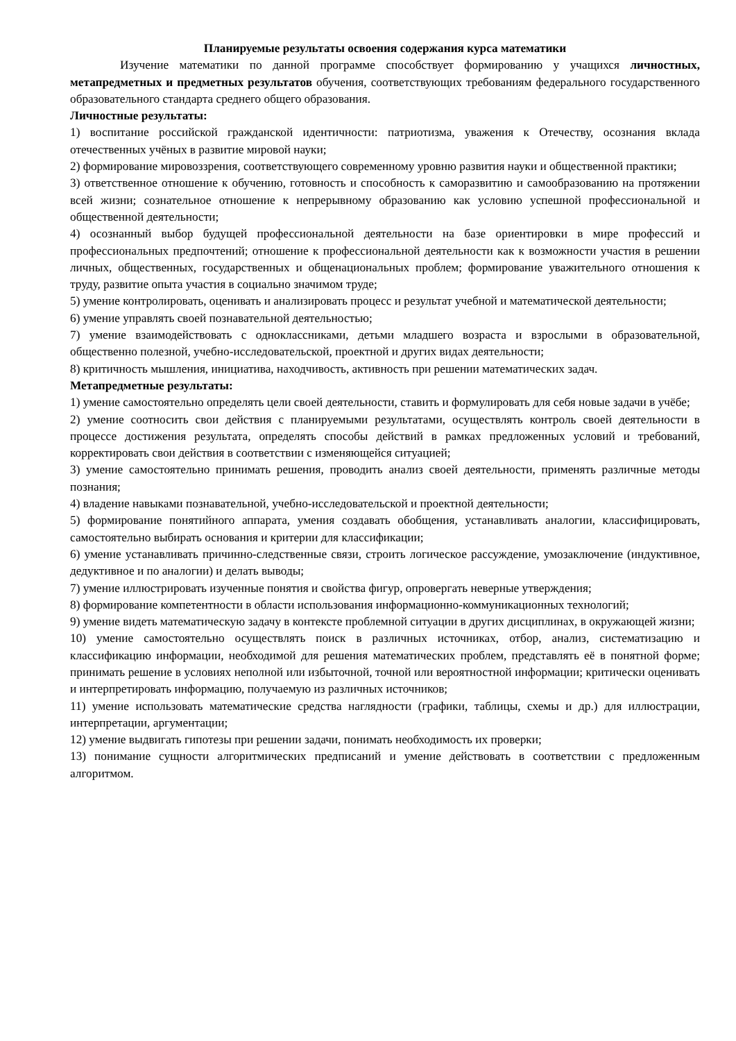Планируемые результаты освоения содержания курса математики
Изучение математики по данной программе способствует формированию у учащихся личностных, метапредметных и предметных результатов обучения, соответствующих требованиям федерального государственного образовательного стандарта среднего общего образования.
Личностные результаты:
1) воспитание российской гражданской идентичности: патриотизма, уважения к Отечеству, осознания вклада отечественных учёных в развитие мировой науки;
2) формирование мировоззрения, соответствующего современному уровню развития науки и общественной практики;
3) ответственное отношение к обучению, готовность и способность к саморазвитию и самообразованию на протяжении всей жизни; сознательное отношение к непрерывному образованию как условию успешной профессиональной и общественной деятельности;
4) осознанный выбор будущей профессиональной деятельности на базе ориентировки в мире профессий и профессиональных предпочтений; отношение к профессиональной деятельности как к возможности участия в решении личных, общественных, государственных и общенациональных проблем; формирование уважительного отношения к труду, развитие опыта участия в социально значимом труде;
5) умение контролировать, оценивать и анализировать процесс и результат учебной и математической деятельности;
6) умение управлять своей познавательной деятельностью;
7) умение взаимодействовать с одноклассниками, детьми младшего возраста и взрослыми в образовательной, общественно полезной, учебно-исследовательской, проектной и других видах деятельности;
8) критичность мышления, инициатива, находчивость, активность при решении математических задач.
Метапредметные результаты:
1) умение самостоятельно определять цели своей деятельности, ставить и формулировать для себя новые задачи в учёбе;
2) умение соотносить свои действия с планируемыми результатами, осуществлять контроль своей деятельности в процессе достижения результата, определять способы действий в рамках предложенных условий и требований, корректировать свои действия в соответствии с изменяющейся ситуацией;
3) умение самостоятельно принимать решения, проводить анализ своей деятельности, применять различные методы познания;
4) владение навыками познавательной, учебно-исследовательской и проектной деятельности;
5) формирование понятийного аппарата, умения создавать обобщения, устанавливать аналогии, классифицировать, самостоятельно выбирать основания и критерии для классификации;
6) умение устанавливать причинно-следственные связи, строить логическое рассуждение, умозаключение (индуктивное, дедуктивное и по аналогии) и делать выводы;
7) умение иллюстрировать изученные понятия и свойства фигур, опровергать неверные утверждения;
8) формирование компетентности в области использования информационно-коммуникационных технологий;
9) умение видеть математическую задачу в контексте проблемной ситуации в других дисциплинах, в окружающей жизни;
10) умение самостоятельно осуществлять поиск в различных источниках, отбор, анализ, систематизацию и классификацию информации, необходимой для решения математических проблем, представлять её в понятной форме; принимать решение в условиях неполной или избыточной, точной или вероятностной информации; критически оценивать и интерпретировать информацию, получаемую из различных источников;
11) умение использовать математические средства наглядности (графики, таблицы, схемы и др.) для иллюстрации, интерпретации, аргументации;
12) умение выдвигать гипотезы при решении задачи, понимать необходимость их проверки;
13) понимание сущности алгоритмических предписаний и умение действовать в соответствии с предложенным алгоритмом.